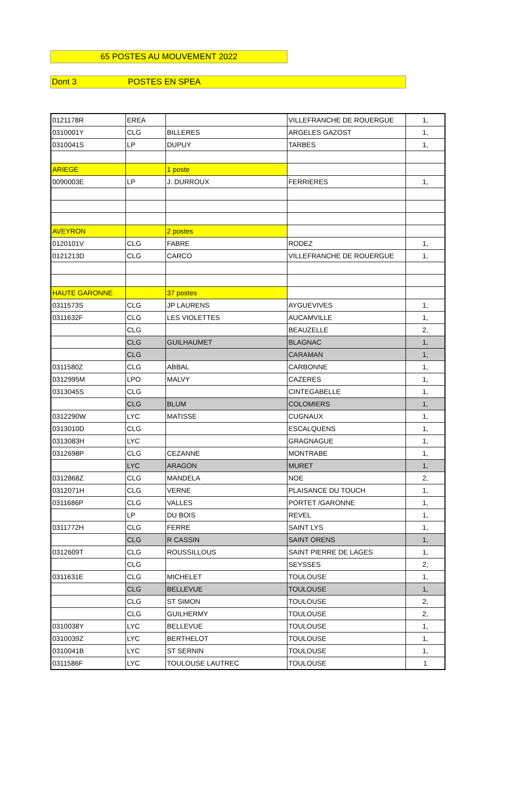65 POSTES AU MOUVEMENT 2022
Dont 3 POSTES EN SPEA
| 0121178R | EREA | | VILLEFRANCHE DE ROUERGUE | 1, |
| 0310001Y | CLG | BILLERES | ARGELES GAZOST | 1, |
| 0310041S | LP | DUPUY | TARBES | 1, |
| ARIEGE | | 1 poste | | |
| 0090003E | LP | J. DURROUX | FERRIERES | 1, |
| AVEYRON | | 2 postes | | |
| 0120101V | CLG | FABRE | RODEZ | 1, |
| 0121213D | CLG | CARCO | VILLEFRANCHE DE ROUERGUE | 1, |
| HAUTE GARONNE | | 37 postes | | |
| 0311573S | CLG | JP LAURENS | AYGUEVIVES | 1, |
| 0311632F | CLG | LES VIOLETTES | AUCAMVILLE | 1, |
| | CLG | | BEAUZELLE | 2, |
| | CLG | GUILHAUMET | BLAGNAC | 1, |
| | CLG | | CARAMAN | 1, |
| 0311580Z | CLG | ABBAL | CARBONNE | 1, |
| 0312995M | LPO | MALVY | CAZERES | 1, |
| 0313045S | CLG | | CINTEGABELLE | 1, |
| | CLG | BLUM | COLOMIERS | 1, |
| 0312290W | LYC | MATISSE | CUGNAUX | 1, |
| 0313010D | CLG | | ESCALQUENS | 1, |
| 0313083H | LYC | | GRAGNAGUE | 1, |
| 0312698P | CLG | CEZANNE | MONTRABE | 1, |
| | LYC | ARAGON | MURET | 1, |
| 0312868Z | CLG | MANDELA | NOE | 2, |
| 0312071H | CLG | VERNE | PLAISANCE DU TOUCH | 1, |
| 0311686P | CLG | VALLES | PORTET /GARONNE | 1, |
| | LP | DU BOIS | REVEL | 1, |
| 0311772H | CLG | FERRE | SAINT LYS | 1, |
| | CLG | R CASSIN | SAINT ORENS | 1, |
| 0312609T | CLG | ROUSSILLOUS | SAINT PIERRE DE LAGES | 1, |
| | CLG | | SEYSSES | 2, |
| 0311631E | CLG | MICHELET | TOULOUSE | 1, |
| | CLG | BELLEVUE | TOULOUSE | 1, |
| | CLG | ST SIMON | TOULOUSE | 2, |
| | CLG | GUILHERMY | TOULOUSE | 2, |
| 0310038Y | LYC | BELLEVUE | TOULOUSE | 1, |
| 0310039Z | LYC | BERTHELOT | TOULOUSE | 1, |
| 0310041B | LYC | ST SERNIN | TOULOUSE | 1, |
| 0311586F | LYC | TOULOUSE LAUTREC | TOULOUSE | 1 |